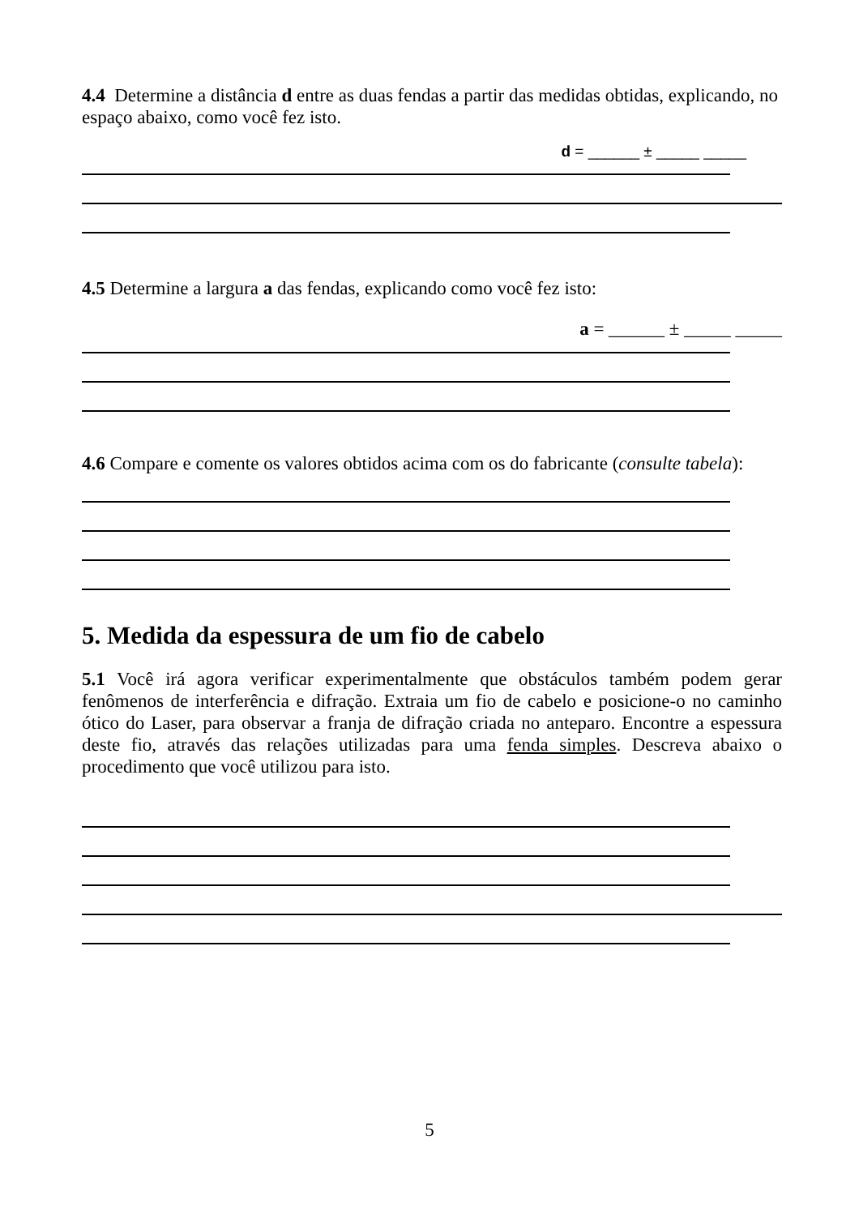4.4 Determine a distância d entre as duas fendas a partir das medidas obtidas, explicando, no espaço abaixo, como você fez isto.
d = ______ ± _____ _____
4.5 Determine a largura a das fendas, explicando como você fez isto:
a = ______ ± _____ _____
4.6 Compare e comente os valores obtidos acima com os do fabricante (consulte tabela):
5. Medida da espessura de um fio de cabelo
5.1 Você irá agora verificar experimentalmente que obstáculos também podem gerar fenômenos de interferência e difração. Extraia um fio de cabelo e posicione-o no caminho ótico do Laser, para observar a franja de difração criada no anteparo. Encontre a espessura deste fio, através das relações utilizadas para uma fenda simples. Descreva abaixo o procedimento que você utilizou para isto.
5